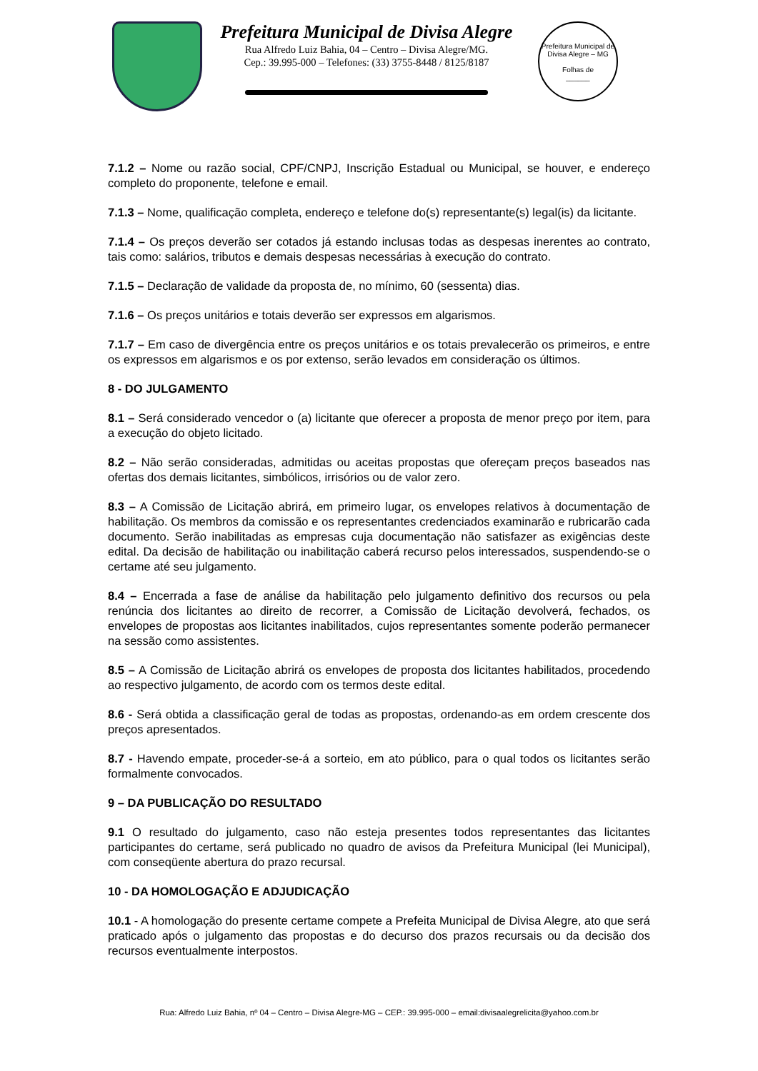Prefeitura Municipal de Divisa Alegre
Rua Alfredo Luiz Bahia, 04 – Centro – Divisa Alegre/MG.
Cep.: 39.995-000 – Telefones: (33) 3755-8448 / 8125/8187
Prefeitura Municipal de Divisa Alegre – MG
Folhas de
______
7.1.2 – Nome ou razão social, CPF/CNPJ, Inscrição Estadual ou Municipal, se houver, e endereço completo do proponente, telefone e email.
7.1.3 – Nome, qualificação completa, endereço e telefone do(s) representante(s) legal(is) da licitante.
7.1.4 – Os preços deverão ser cotados já estando inclusas todas as despesas inerentes ao contrato, tais como: salários, tributos e demais despesas necessárias à execução do contrato.
7.1.5 – Declaração de validade da proposta de, no mínimo, 60 (sessenta) dias.
7.1.6 – Os preços unitários e totais deverão ser expressos em algarismos.
7.1.7 – Em caso de divergência entre os preços unitários e os totais prevalecerão os primeiros, e entre os expressos em algarismos e os por extenso, serão levados em consideração os últimos.
8 - DO JULGAMENTO
8.1 – Será considerado vencedor o (a) licitante que oferecer a proposta de menor preço por item, para a execução do objeto licitado.
8.2 – Não serão consideradas, admitidas ou aceitas propostas que ofereçam preços baseados nas ofertas dos demais licitantes, simbólicos, irrisórios ou de valor zero.
8.3 – A Comissão de Licitação abrirá, em primeiro lugar, os envelopes relativos à documentação de habilitação. Os membros da comissão e os representantes credenciados examinarão e rubricarão cada documento. Serão inabilitadas as empresas cuja documentação não satisfazer as exigências deste edital. Da decisão de habilitação ou inabilitação caberá recurso pelos interessados, suspendendo-se o certame até seu julgamento.
8.4 – Encerrada a fase de análise da habilitação pelo julgamento definitivo dos recursos ou pela renúncia dos licitantes ao direito de recorrer, a Comissão de Licitação devolverá, fechados, os envelopes de propostas aos licitantes inabilitados, cujos representantes somente poderão permanecer na sessão como assistentes.
8.5 – A Comissão de Licitação abrirá os envelopes de proposta dos licitantes habilitados, procedendo ao respectivo julgamento, de acordo com os termos deste edital.
8.6 - Será obtida a classificação geral de todas as propostas, ordenando-as em ordem crescente dos preços apresentados.
8.7 - Havendo empate, proceder-se-á a sorteio, em ato público, para o qual todos os licitantes serão formalmente convocados.
9 – DA PUBLICAÇÃO DO RESULTADO
9.1 O resultado do julgamento, caso não esteja presentes todos representantes das licitantes participantes do certame, será publicado no quadro de avisos da Prefeitura Municipal (lei Municipal), com conseqüente abertura do prazo recursal.
10 - DA HOMOLOGAÇÃO E ADJUDICAÇÃO
10.1 - A homologação do presente certame compete a Prefeita Municipal de Divisa Alegre, ato que será praticado após o julgamento das propostas e do decurso dos prazos recursais ou da decisão dos recursos eventualmente interpostos.
Rua: Alfredo Luiz Bahia, nº 04 – Centro – Divisa Alegre-MG – CEP.: 39.995-000 – email:divisaalegrelicita@yahoo.com.br